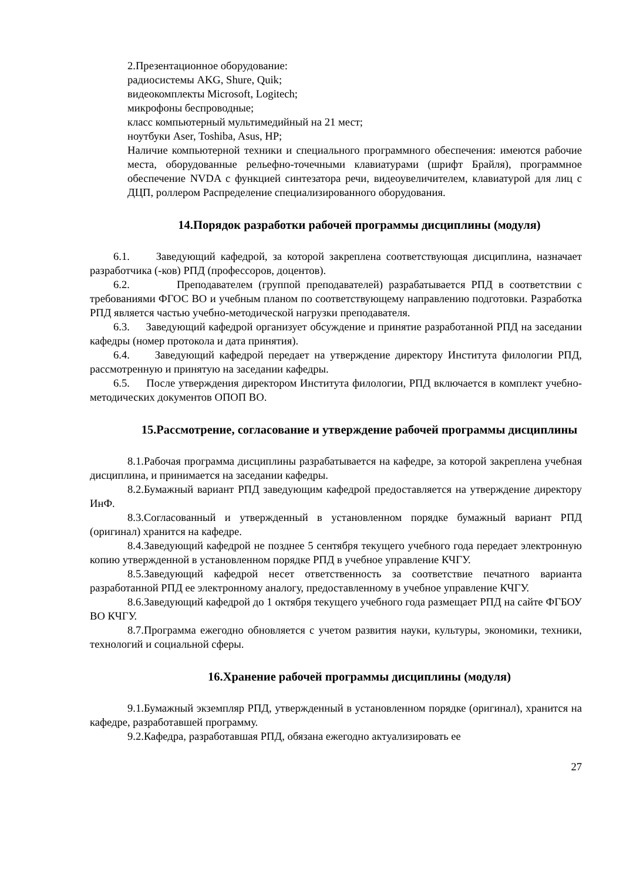2.Презентационное оборудование:
радиосистемы AKG, Shure, Quik;
видеокомплекты Microsoft, Logitech;
микрофоны беспроводные;
класс компьютерный мультимедийный на 21 мест;
ноутбуки Aser, Toshiba, Asus, HP;
Наличие компьютерной техники и специального программного обеспечения: имеются рабочие места, оборудованные рельефно-точечными клавиатурами (шрифт Брайля), программное обеспечение NVDA с функцией синтезатора речи, видеоувеличителем, клавиатурой для лиц с ДЦП, роллером Распределение специализированного оборудования.
14.Порядок разработки рабочей программы дисциплины (модуля)
6.1. Заведующий кафедрой, за которой закреплена соответствующая дисциплина, назначает разработчика (-ков) РПД (профессоров, доцентов).
6.2. Преподавателем (группой преподавателей) разрабатывается РПД в соответствии с требованиями ФГОС ВО и учебным планом по соответствующему направлению подготовки. Разработка РПД является частью учебно-методической нагрузки преподавателя.
6.3. Заведующий кафедрой организует обсуждение и принятие разработанной РПД на заседании кафедры (номер протокола и дата принятия).
6.4. Заведующий кафедрой передает на утверждение директору Института филологии РПД, рассмотренную и принятую на заседании кафедры.
6.5. После утверждения директором Института филологии, РПД включается в комплект учебно-методических документов ОПОП ВО.
15.Рассмотрение, согласование и утверждение рабочей программы дисциплины
8.1.Рабочая программа дисциплины разрабатывается на кафедре, за которой закреплена учебная дисциплина, и принимается на заседании кафедры.
8.2.Бумажный вариант РПД заведующим кафедрой предоставляется на утверждение директору ИнФ.
8.3.Согласованный и утвержденный в установленном порядке бумажный вариант РПД (оригинал) хранится на кафедре.
8.4.Заведующий кафедрой не позднее 5 сентября текущего учебного года передает электронную копию утвержденной в установленном порядке РПД в учебное управление КЧГУ.
8.5.Заведующий кафедрой несет ответственность за соответствие печатного варианта разработанной РПД ее электронному аналогу, предоставленному в учебное управление КЧГУ.
8.6.Заведующий кафедрой до 1 октября текущего учебного года размещает РПД на сайте ФГБОУ ВО КЧГУ.
8.7.Программа ежегодно обновляется с учетом развития науки, культуры, экономики, техники, технологий и социальной сферы.
16.Хранение рабочей программы дисциплины (модуля)
9.1.Бумажный экземпляр РПД, утвержденный в установленном порядке (оригинал), хранится на кафедре, разработавшей программу.
9.2.Кафедра, разработавшая РПД, обязана ежегодно актуализировать ее
27